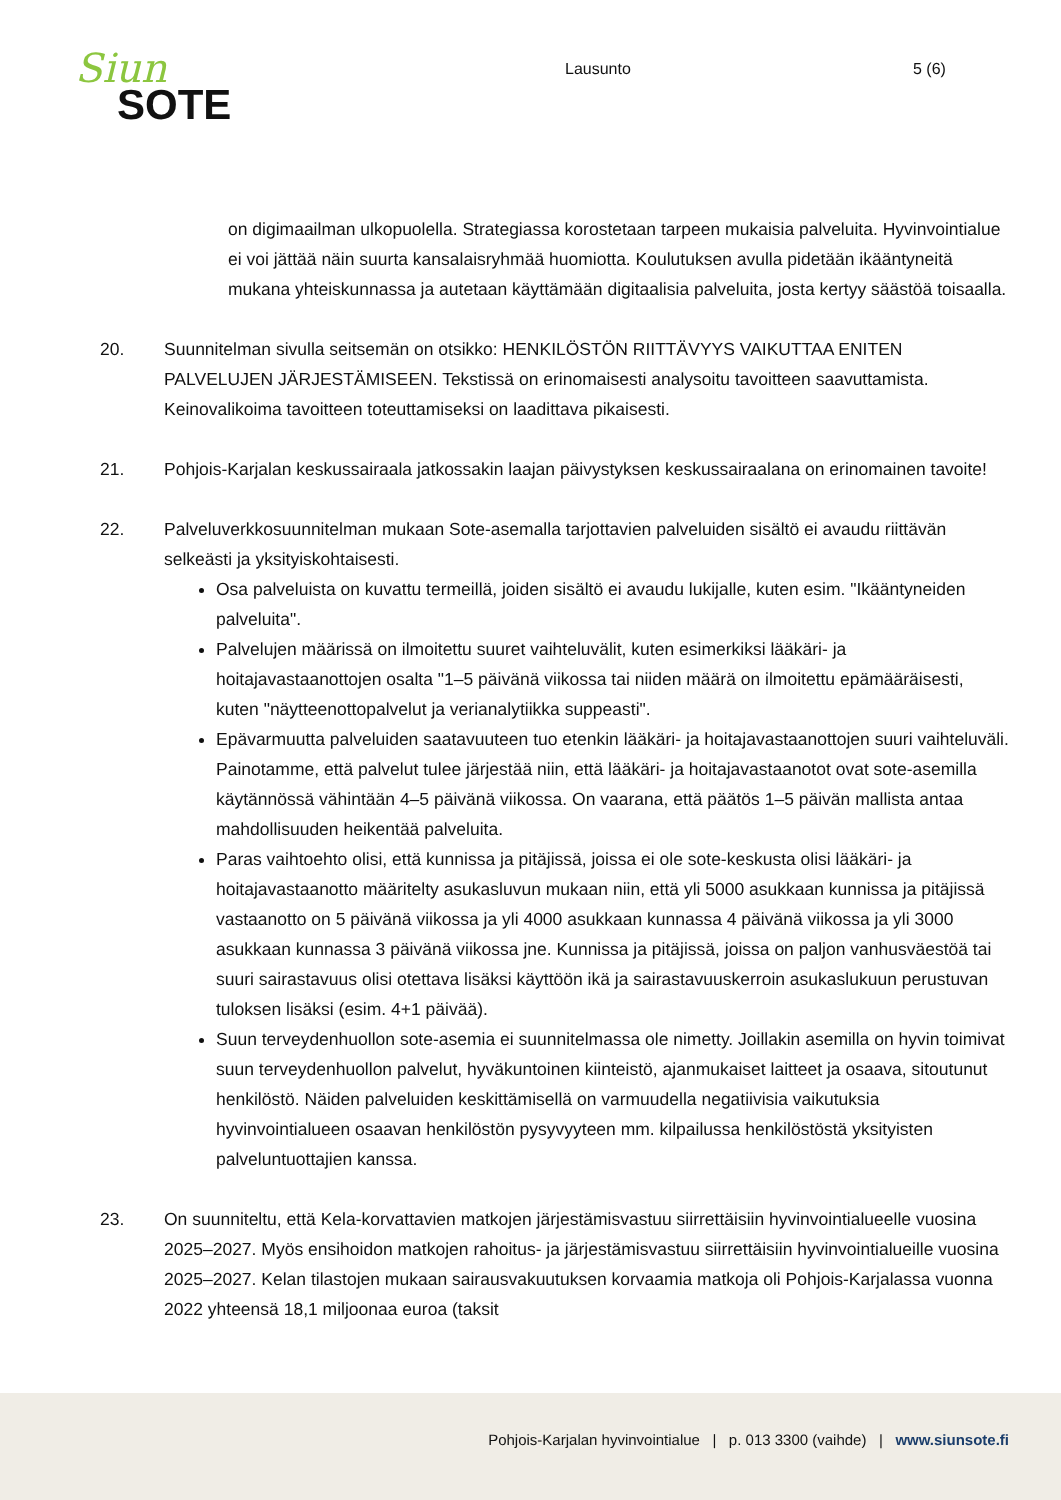Siun
SOTE
Lausunto 5 (6)
on digimaailman ulkopuolella. Strategiassa korostetaan tarpeen mukaisia palveluita. Hyvinvointialue ei voi jättää näin suurta kansalaisryhmää huomiotta. Koulutuksen avulla pidetään ikääntyneitä mukana yhteiskunnassa ja autetaan käyttämään digitaalisia palveluita, josta kertyy säästöä toisaalla.
20. Suunnitelman sivulla seitsemän on otsikko: HENKILÖSTÖN RIITTÄVYYS VAIKUTTAA ENITEN PALVELUJEN JÄRJESTÄMISEEN. Tekstissä on erinomaisesti analysoitu tavoitteen saavuttamista. Keinovalikoima tavoitteen toteuttamiseksi on laadittava pikaisesti.
21. Pohjois-Karjalan keskussairaala jatkossakin laajan päivystyksen keskussairaalana on erinomainen tavoite!
22. Palveluverkkosuunnitelman mukaan Sote-asemalla tarjottavien palveluiden sisältö ei avaudu riittävän selkeästi ja yksityiskohtaisesti.
Osa palveluista on kuvattu termeillä, joiden sisältö ei avaudu lukijalle, kuten esim. "Ikääntyneiden palveluita".
Palvelujen määrissä on ilmoitettu suuret vaihteluvälit, kuten esimerkiksi lääkäri- ja hoitajavastaanottojen osalta "1–5 päivänä viikossa tai niiden määrä on ilmoitettu epämääräisesti, kuten "näytteenottopalvelut ja verianalytiikka suppeasti".
Epävarmuutta palveluiden saatavuuteen tuo etenkin lääkäri- ja hoitajavastaanottojen suuri vaihteluväli. Painotamme, että palvelut tulee järjestää niin, että lääkäri- ja hoitajavastaanotot ovat sote-asemilla käytännössä vähintään 4–5 päivänä viikossa. On vaarana, että päätös 1–5 päivän mallista antaa mahdollisuuden heikentää palveluita.
Paras vaihtoehto olisi, että kunnissa ja pitäjissä, joissa ei ole sote-keskusta olisi lääkäri- ja hoitajavastaanotto määritelty asukasluvun mukaan niin, että yli 5000 asukkaan kunnissa ja pitäjissä vastaanotto on 5 päivänä viikossa ja yli 4000 asukkaan kunnassa 4 päivänä viikossa ja yli 3000 asukkaan kunnassa 3 päivänä viikossa jne. Kunnissa ja pitäjissä, joissa on paljon vanhusväestöä tai suuri sairastavuus olisi otettava lisäksi käyttöön ikä ja sairastavuuskerroin asukaslukuun perustuvan tuloksen lisäksi (esim. 4+1 päivää).
Suun terveydenhuollon sote-asemia ei suunnitelmassa ole nimetty. Joillakin asemilla on hyvin toimivat suun terveydenhuollon palvelut, hyväkuntoinen kiinteistö, ajanmukaiset laitteet ja osaava, sitoutunut henkilöstö. Näiden palveluiden keskittämisellä on varmuudella negatiivisia vaikutuksia hyvinvointialueen osaavan henkilöstön pysyvyyteen mm. kilpailussa henkilöstöstä yksityisten palveluntuottajien kanssa.
23. On suunniteltu, että Kela-korvattavien matkojen järjestämisvastuu siirrettäisiin hyvinvointialueelle vuosina 2025–2027. Myös ensihoidon matkojen rahoitus- ja järjestämisvastuu siirrettäisiin hyvinvointialueille vuosina 2025–2027. Kelan tilastojen mukaan sairausvakuutuksen korvaamia matkoja oli Pohjois-Karjalassa vuonna 2022 yhteensä 18,1 miljoonaa euroa (taksit
Pohjois-Karjalan hyvinvointialue | p. 013 3300 (vaihde) | www.siunsote.fi